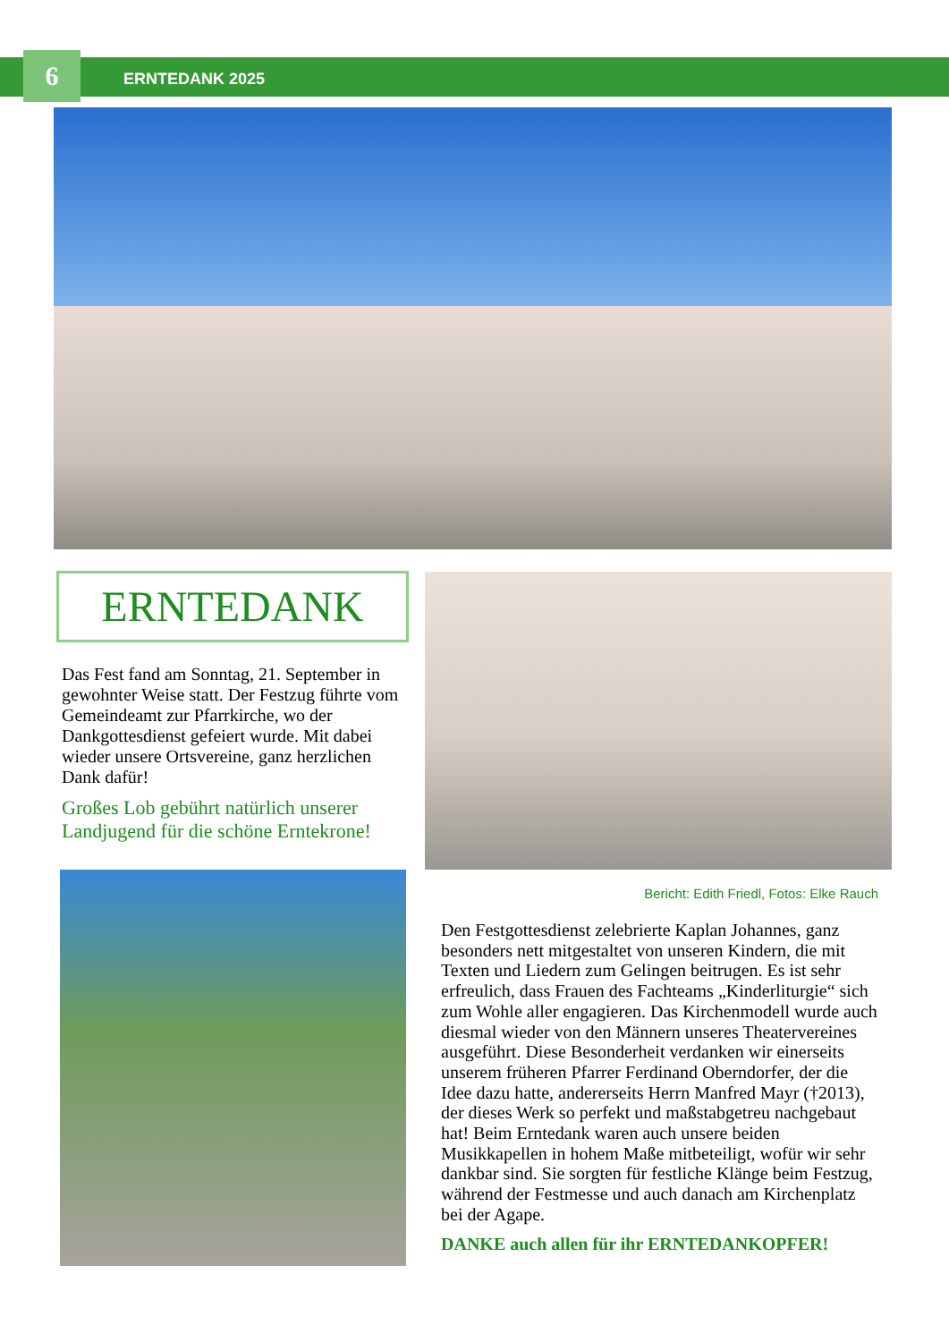6 ERNTEDANK 2025
ERNTEDANK
Das Fest fand am Sonntag, 21. September in gewohnter Weise statt. Der Festzug führte vom Gemeindeamt zur Pfarrkirche, wo der Dankgottesdienst gefeiert wurde. Mit dabei wieder unsere Ortsvereine, ganz herzlichen Dank dafür!
Großes Lob gebührt natürlich unserer Landjugend für die schöne Erntekrone!
Bericht: Edith Friedl, Fotos: Elke Rauch
Den Festgottesdienst zelebrierte Kaplan Johannes, ganz besonders nett mitgestaltet von unseren Kindern, die mit Texten und Liedern zum Gelingen beitrugen. Es ist sehr erfreulich, dass Frauen des Fachteams „Kinderliturgie“ sich zum Wohle aller engagieren. Das Kirchenmodell wurde auch diesmal wieder von den Männern unseres Theatervereines ausgeführt. Diese Besonderheit verdanken wir einerseits unserem früheren Pfarrer Ferdinand Oberndorfer, der die Idee dazu hatte, andererseits Herrn Manfred Mayr (†2013), der dieses Werk so perfekt und maßstabgetreu nachgebaut hat! Beim Erntedank waren auch unsere beiden Musikkapellen in hohem Maße mitbeteiligt, wofür wir sehr dankbar sind. Sie sorgten für festliche Klänge beim Festzug, während der Festmesse und auch danach am Kirchenplatz bei der Agape.
DANKE auch allen für ihr ERNTEDANKOPFER!